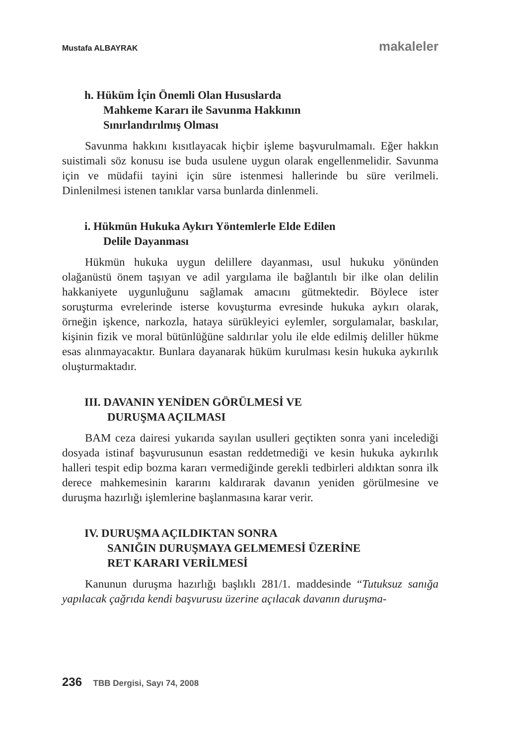Mustafa ALBAYRAK makaleler
h. Hüküm İçin Önemli Olan Hususlarda
Mahkeme Kararı ile Savunma Hakkının
Sınırlandırılmış Olması
Savunma hakkını kısıtlayacak hiçbir işleme başvurulmamalı. Eğer hakkın suistimali söz konusu ise buda usulene uygun olarak engellenmelidir. Savunma için ve müdafii tayini için süre istenmesi hallerinde bu süre verilmeli. Dinlenilmesi istenen tanıklar varsa bunlarda dinlenmeli.
i. Hükmün Hukuka Aykırı Yöntemlerle Elde Edilen
Delile Dayanması
Hükmün hukuka uygun delillere dayanması, usul hukuku yönünden olağanüstü önem taşıyan ve adil yargılama ile bağlantılı bir ilke olan delilin hakkaniyete uygunluğunu sağlamak amacını gütmektedir. Böylece ister soruşturma evrelerinde isterse kovuşturma evresinde hukuka aykırı olarak, örneğin işkence, narkozla, hataya sürükleyici eylemler, sorgulamalar, baskılar, kişinin fizik ve moral bütünlüğüne saldırılar yolu ile elde edilmiş deliller hükme esas alınmayacaktır. Bunlara dayanarak hüküm kurulması kesin hukuka aykırılık oluşturmaktadır.
III. DAVANIN YENİDEN GÖRÜLMESİ VE
DURUŞMA AÇILMASI
BAM ceza dairesi yukarıda sayılan usulleri geçtikten sonra yani incelediği dosyada istinaf başvurusunun esastan reddetmediği ve kesin hukuka aykırılık halleri tespit edip bozma kararı vermediğinde gerekli tedbirleri aldıktan sonra ilk derece mahkemesinin kararını kaldırarak davanın yeniden görülmesine ve duruşma hazırlığı işlemlerine başlanmasına karar verir.
IV. DURUŞMA AÇILDIKTAN SONRA
SANIĞIN DURUŞMAYA GELMEMESİ ÜZERİNE
RET KARARI VERİLMESİ
Kanunun duruşma hazırlığı başlıklı 281/1. maddesinde “Tutuksuz sanığa yapılacak çağrıda kendi başvurusu üzerine açılacak davanın duruşma-
236 TBB Dergisi, Sayı 74, 2008